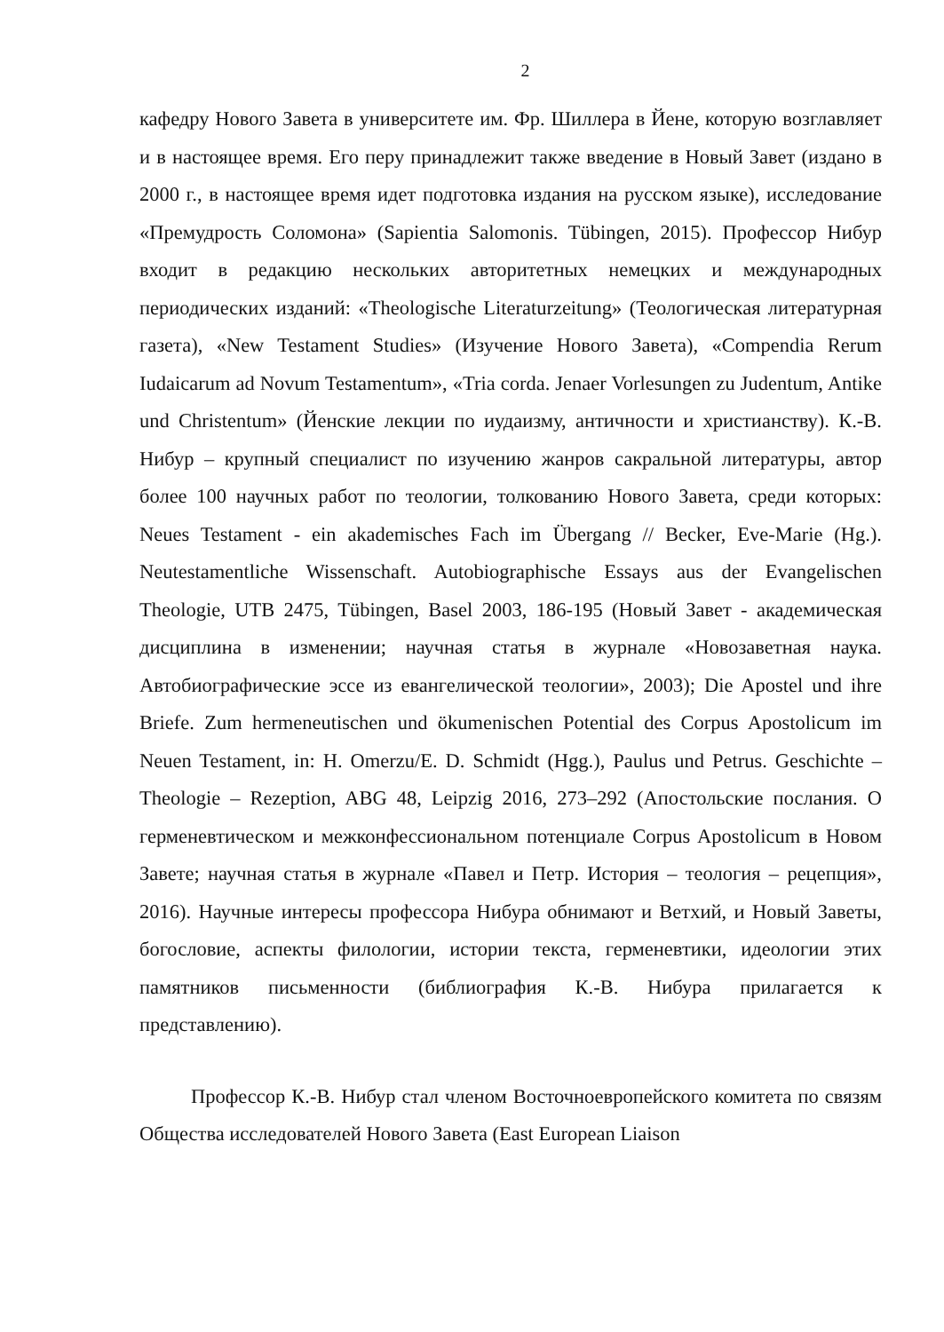2
кафедру Нового Завета в университете им. Фр. Шиллера в Йене, которую возглавляет и в настоящее время. Его перу принадлежит также введение в Новый Завет (издано в 2000 г., в настоящее время идет подготовка издания на русском языке), исследование «Премудрость Соломона» (Sapientia Salomonis. Tübingen, 2015). Профессор Нибур входит в редакцию нескольких авторитетных немецких и международных периодических изданий: «Theologische Literaturzeitung» (Теологическая литературная газета), «New Testament Studies» (Изучение Нового Завета), «Compendia Rerum Iudaicarum ad Novum Testamentum», «Tria corda. Jenaer Vorlesungen zu Judentum, Antike und Christentum» (Йенские лекции по иудаизму, античности и христианству). К.-В. Нибур – крупный специалист по изучению жанров сакральной литературы, автор более 100 научных работ по теологии, толкованию Нового Завета, среди которых: Neues Testament - ein akademisches Fach im Übergang // Becker, Eve-Marie (Hg.). Neutestamentliche Wissenschaft. Autobiographische Essays aus der Evangelischen Theologie, UTB 2475, Tübingen, Basel 2003, 186-195 (Новый Завет - академическая дисциплина в изменении; научная статья в журнале «Новозаветная наука. Автобиографические эссе из евангелической теологии», 2003); Die Apostel und ihre Briefe. Zum hermeneutischen und ökumenischen Potential des Corpus Apostolicum im Neuen Testament, in: H. Omerzu/E. D. Schmidt (Hgg.), Paulus und Petrus. Geschichte – Theologie – Rezeption, ABG 48, Leipzig 2016, 273–292 (Апостольские послания. О герменевтическом и межконфессиональном потенциале Corpus Apostolicum в Новом Завете; научная статья в журнале «Павел и Петр. История – теология – рецепция», 2016). Научные интересы профессора Нибура обнимают и Ветхий, и Новый Заветы, богословие, аспекты филологии, истории текста, герменевтики, идеологии этих памятников письменности (библиография К.-В. Нибура прилагается к представлению).
Профессор К.-В. Нибур стал членом Восточноевропейского комитета по связям Общества исследователей Нового Завета (East European Liaison